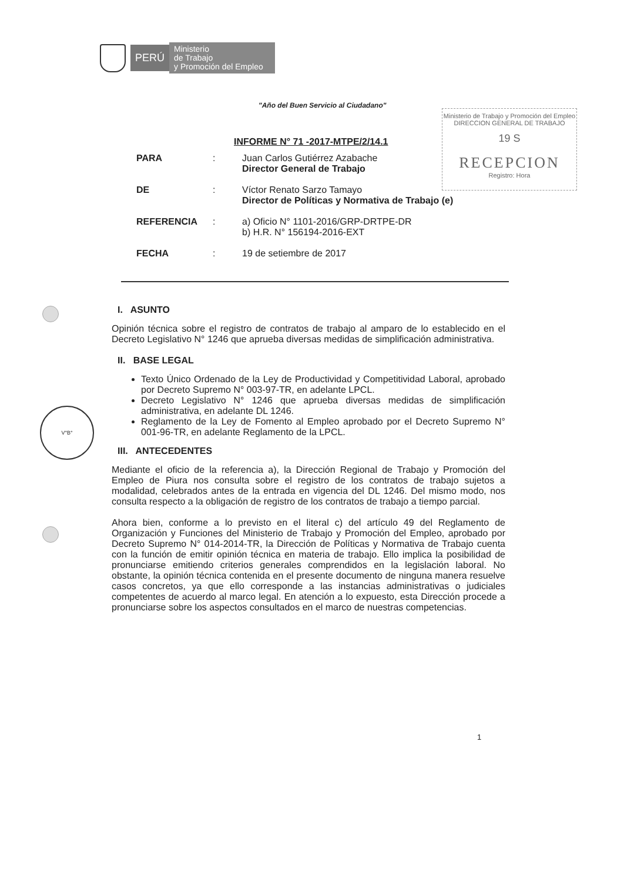PERÚ
Ministerio
de Trabajo
y Promoción del Empleo
"Año del Buen Servicio al Ciudadano"
Ministerio de Trabajo y Promoción del Empleo
DIRECCION GENERAL DE TRABAJO
19 S
RECEPCION
Registro: Hora
INFORME N° 71 -2017-MTPE/2/14.1
PARA : Juan Carlos Gutiérrez Azabache
Director General de Trabajo
DE : Víctor Renato Sarzo Tamayo
Director de Políticas y Normativa de Trabajo (e)
REFERENCIA : a) Oficio N° 1101-2016/GRP-DRTPE-DR
b) H.R. N° 156194-2016-EXT
FECHA : 19 de setiembre de 2017
V°B°
I. ASUNTO
Opinión técnica sobre el registro de contratos de trabajo al amparo de lo establecido en el Decreto Legislativo N° 1246 que aprueba diversas medidas de simplificación administrativa.
II. BASE LEGAL
Texto Único Ordenado de la Ley de Productividad y Competitividad Laboral, aprobado por Decreto Supremo N° 003-97-TR, en adelante LPCL.
Decreto Legislativo N° 1246 que aprueba diversas medidas de simplificación administrativa, en adelante DL 1246.
Reglamento de la Ley de Fomento al Empleo aprobado por el Decreto Supremo N° 001-96-TR, en adelante Reglamento de la LPCL.
III. ANTECEDENTES
Mediante el oficio de la referencia a), la Dirección Regional de Trabajo y Promoción del Empleo de Piura nos consulta sobre el registro de los contratos de trabajo sujetos a modalidad, celebrados antes de la entrada en vigencia del DL 1246. Del mismo modo, nos consulta respecto a la obligación de registro de los contratos de trabajo a tiempo parcial.
Ahora bien, conforme a lo previsto en el literal c) del artículo 49 del Reglamento de Organización y Funciones del Ministerio de Trabajo y Promoción del Empleo, aprobado por Decreto Supremo N° 014-2014-TR, la Dirección de Políticas y Normativa de Trabajo cuenta con la función de emitir opinión técnica en materia de trabajo. Ello implica la posibilidad de pronunciarse emitiendo criterios generales comprendidos en la legislación laboral. No obstante, la opinión técnica contenida en el presente documento de ninguna manera resuelve casos concretos, ya que ello corresponde a las instancias administrativas o judiciales competentes de acuerdo al marco legal. En atención a lo expuesto, esta Dirección procede a pronunciarse sobre los aspectos consultados en el marco de nuestras competencias.
1